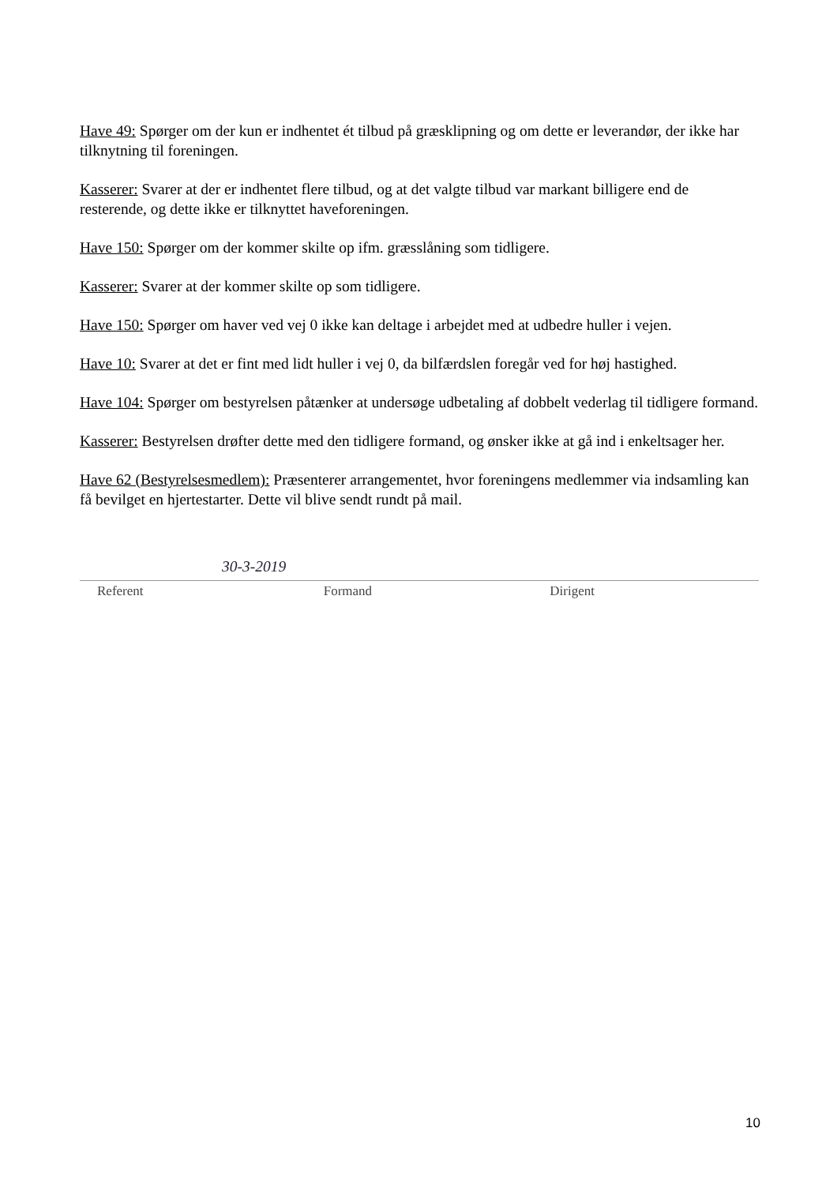Have 49: Spørger om der kun er indhentet ét tilbud på græsklipning og om dette er leverandør, der ikke har tilknytning til foreningen.
Kasserer: Svarer at der er indhentet flere tilbud, og at det valgte tilbud var markant billigere end de resterende, og dette ikke er tilknyttet haveforeningen.
Have 150: Spørger om der kommer skilte op ifm. græsslåning som tidligere.
Kasserer: Svarer at der kommer skilte op som tidligere.
Have 150: Spørger om haver ved vej 0 ikke kan deltage i arbejdet med at udbedre huller i vejen.
Have 10: Svarer at det er fint med lidt huller i vej 0, da bilfærdslen foregår ved for høj hastighed.
Have 104: Spørger om bestyrelsen påtænker at undersøge udbetaling af dobbelt vederlag til tidligere formand.
Kasserer: Bestyrelsen drøfter dette med den tidligere formand, og ønsker ikke at gå ind i enkeltsager her.
Have 62 (Bestyrelsesmedlem): Præsenterer arrangementet, hvor foreningens medlemmer via indsamling kan få bevilget en hjertestarter. Dette vil blive sendt rundt på mail.
30-3-2019
Referent Formand Dirigent
10